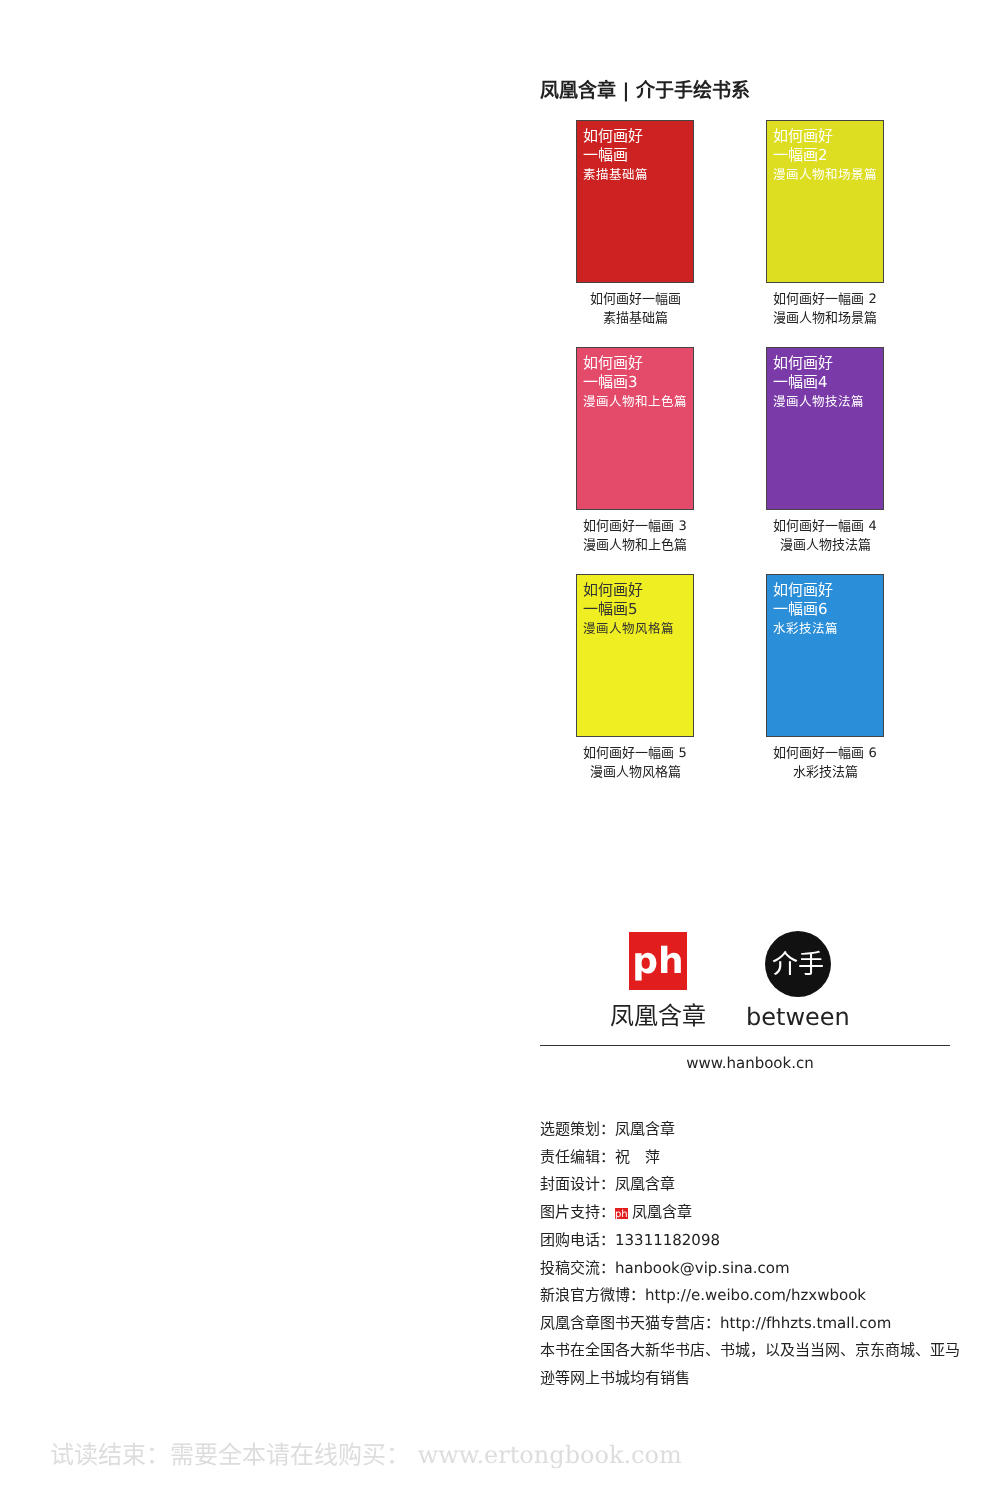凤凰含章 | 介于手绘书系
如何画好
一幅画
素描基础篇
如何画好一幅画
素描基础篇
如何画好
一幅画2
漫画人物和场景篇
如何画好一幅画 2
漫画人物和场景篇
如何画好
一幅画3
漫画人物和上色篇
如何画好一幅画 3
漫画人物和上色篇
如何画好
一幅画4
漫画人物技法篇
如何画好一幅画 4
漫画人物技法篇
如何画好
一幅画5
漫画人物风格篇
如何画好一幅画 5
漫画人物风格篇
如何画好
一幅画6
水彩技法篇
如何画好一幅画 6
水彩技法篇
ph
凤凰含章
介手
between
www.hanbook.cn
选题策划：凤凰含章
责任编辑：祝　萍
封面设计：凤凰含章
图片支持：ph 凤凰含章
团购电话：13311182098
投稿交流：hanbook@vip.sina.com
新浪官方微博：http://e.weibo.com/hzxwbook
凤凰含章图书天猫专营店：http://fhhzts.tmall.com
本书在全国各大新华书店、书城，以及当当网、京东商城、亚马逊等网上书城均有销售
试读结束：需要全本请在线购买： www.ertongbook.com